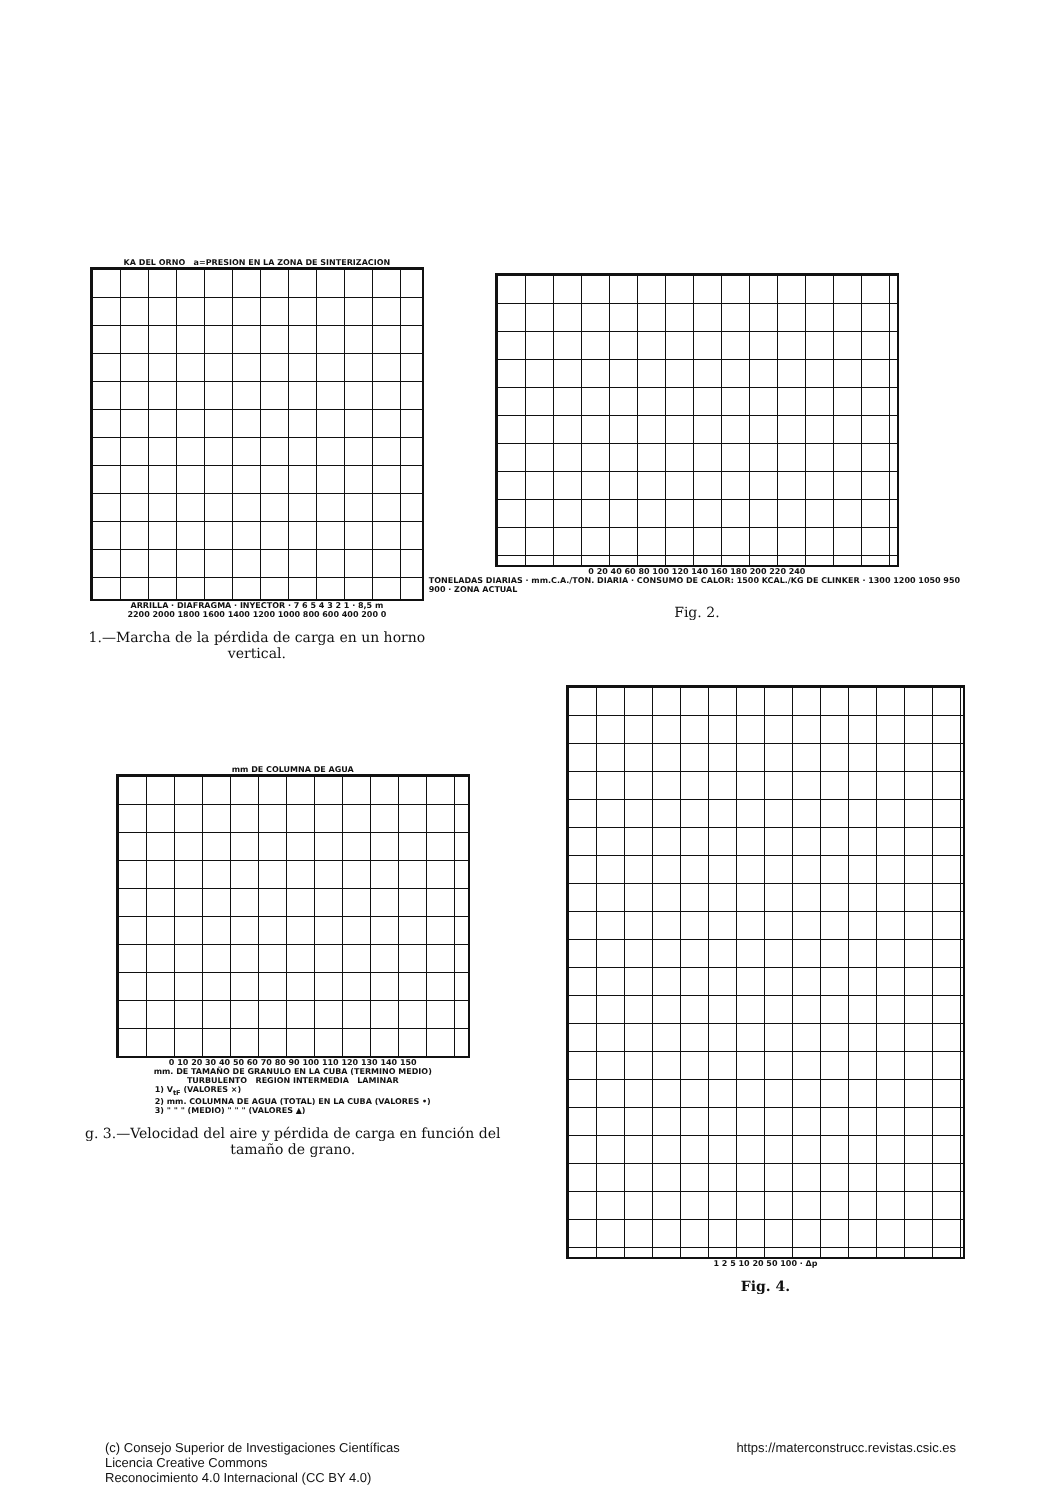KA DEL ORNO a=PRESION EN LA ZONA DE SINTERIZACION
ARRILLA · DIAFRAGMA · INYECTOR · 7 6 5 4 3 2 1 · 8,5 m
2200 2000 1800 1600 1400 1200 1000 800 600 400 200 0
1.—Marcha de la pérdida de carga en un horno vertical.
0 20 40 60 80 100 120 140 160 180 200 220 240
TONELADAS DIARIAS · mm.C.A./TON. DIARIA · CONSUMO DE CALOR: 1500 KCAL./KG DE CLINKER · 1300 1200 1050 950 900 · ZONA ACTUAL
Fig. 2.
mm DE COLUMNA DE AGUA
0 10 20 30 40 50 60 70 80 90 100 110 120 130 140 150
mm. DE TAMAÑO DE GRANULO EN LA CUBA (TERMINO MEDIO)
TURBULENTO REGION INTERMEDIA LAMINAR
1) V<sub>tF</sub> (VALORES ×)
2) mm. COLUMNA DE AGUA (TOTAL) EN LA CUBA (VALORES •)
3) " " " (MEDIO) " " " (VALORES ▲)
g. 3.—Velocidad del aire y pérdida de carga en función del
tamaño de grano.
1 2 5 10 20 50 100 · Δp
Fig. 4.
(c) Consejo Superior de Investigaciones Científicas
Licencia Creative Commons
Reconocimiento 4.0 Internacional (CC BY 4.0)
https://materconstrucc.revistas.csic.es